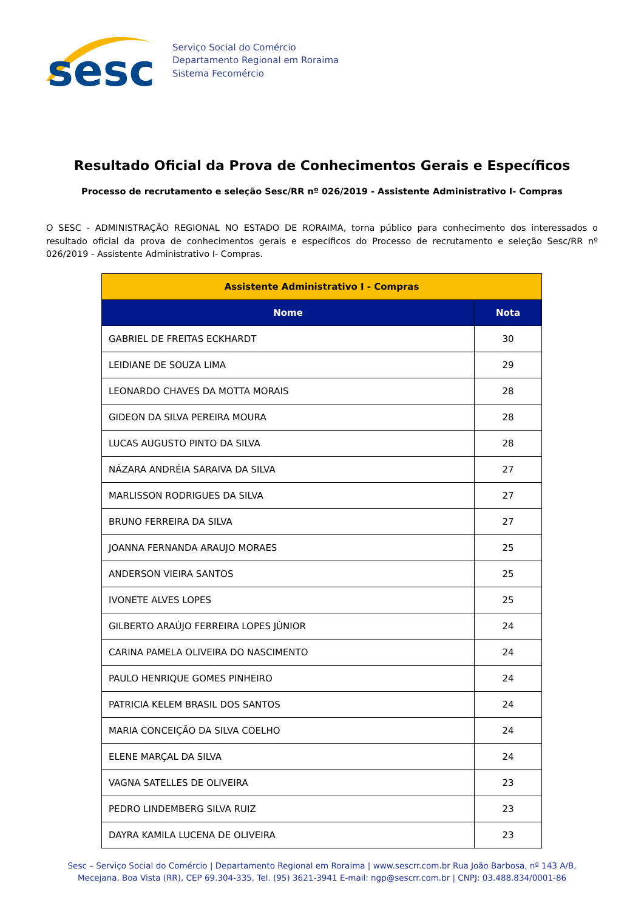sesc
Serviço Social do Comércio
Departamento Regional em Roraima
Sistema Fecomércio
Resultado Oficial da Prova de Conhecimentos Gerais e Específicos
Processo de recrutamento e seleção Sesc/RR nº 026/2019 - Assistente Administrativo I- Compras
O SESC - ADMINISTRAÇÃO REGIONAL NO ESTADO DE RORAIMA, torna público para conhecimento dos interessados o resultado oficial da prova de conhecimentos gerais e específicos do Processo de recrutamento e seleção Sesc/RR nº 026/2019 - Assistente Administrativo I- Compras.
| Assistente Administrativo I - Compras | |
| --- | --- |
| Nome | Nota |
| GABRIEL DE FREITAS ECKHARDT | 30 |
| LEIDIANE DE SOUZA LIMA | 29 |
| LEONARDO CHAVES DA MOTTA MORAIS | 28 |
| GIDEON DA SILVA PEREIRA MOURA | 28 |
| LUCAS AUGUSTO PINTO DA SILVA | 28 |
| NÁZARA ANDRÉIA SARAIVA DA SILVA | 27 |
| MARLISSON RODRIGUES DA SILVA | 27 |
| BRUNO FERREIRA DA SILVA | 27 |
| JOANNA FERNANDA ARAUJO MORAES | 25 |
| ANDERSON VIEIRA SANTOS | 25 |
| IVONETE ALVES LOPES | 25 |
| GILBERTO ARAÚJO FERREIRA LOPES JÚNIOR | 24 |
| CARINA PAMELA OLIVEIRA DO NASCIMENTO | 24 |
| PAULO HENRIQUE GOMES PINHEIRO | 24 |
| PATRICIA KELEM BRASIL DOS SANTOS | 24 |
| MARIA CONCEIÇÃO DA SILVA COELHO | 24 |
| ELENE MARÇAL DA SILVA | 24 |
| VAGNA SATELLES DE OLIVEIRA | 23 |
| PEDRO LINDEMBERG SILVA RUIZ | 23 |
| DAYRA KAMILA LUCENA DE OLIVEIRA | 23 |
Sesc – Serviço Social do Comércio | Departamento Regional em Roraima | www.sescrr.com.br Rua João Barbosa, nº 143 A/B,
Mecejana, Boa Vista (RR), CEP 69.304-335, Tel. (95) 3621-3941 E-mail: ngp@sescrr.com.br | CNPJ: 03.488.834/0001-86